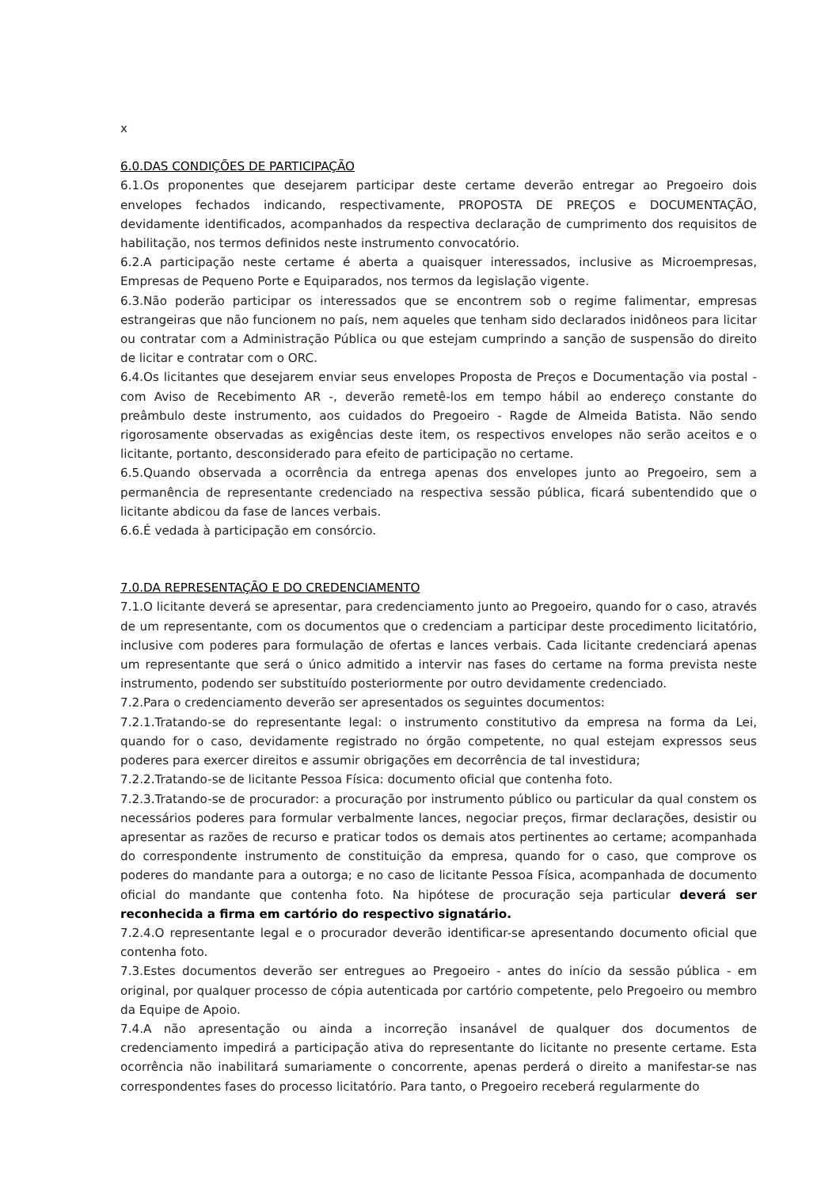x
6.0.DAS CONDIÇÕES DE PARTICIPAÇÃO
6.1.Os proponentes que desejarem participar deste certame deverão entregar ao Pregoeiro dois envelopes fechados indicando, respectivamente, PROPOSTA DE PREÇOS e DOCUMENTAÇÃO, devidamente identificados, acompanhados da respectiva declaração de cumprimento dos requisitos de habilitação, nos termos definidos neste instrumento convocatório.
6.2.A participação neste certame é aberta a quaisquer interessados, inclusive as Microempresas, Empresas de Pequeno Porte e Equiparados, nos termos da legislação vigente.
6.3.Não poderão participar os interessados que se encontrem sob o regime falimentar, empresas estrangeiras que não funcionem no país, nem aqueles que tenham sido declarados inidôneos para licitar ou contratar com a Administração Pública ou que estejam cumprindo a sanção de suspensão do direito de licitar e contratar com o ORC.
6.4.Os licitantes que desejarem enviar seus envelopes Proposta de Preços e Documentação via postal - com Aviso de Recebimento AR -, deverão remetê-los em tempo hábil ao endereço constante do preâmbulo deste instrumento, aos cuidados do Pregoeiro - Ragde de Almeida Batista. Não sendo rigorosamente observadas as exigências deste item, os respectivos envelopes não serão aceitos e o licitante, portanto, desconsiderado para efeito de participação no certame.
6.5.Quando observada a ocorrência da entrega apenas dos envelopes junto ao Pregoeiro, sem a permanência de representante credenciado na respectiva sessão pública, ficará subentendido que o licitante abdicou da fase de lances verbais.
6.6.É vedada à participação em consórcio.
7.0.DA REPRESENTAÇÃO E DO CREDENCIAMENTO
7.1.O licitante deverá se apresentar, para credenciamento junto ao Pregoeiro, quando for o caso, através de um representante, com os documentos que o credenciam a participar deste procedimento licitatório, inclusive com poderes para formulação de ofertas e lances verbais. Cada licitante credenciará apenas um representante que será o único admitido a intervir nas fases do certame na forma prevista neste instrumento, podendo ser substituído posteriormente por outro devidamente credenciado.
7.2.Para o credenciamento deverão ser apresentados os seguintes documentos:
7.2.1.Tratando-se do representante legal: o instrumento constitutivo da empresa na forma da Lei, quando for o caso, devidamente registrado no órgão competente, no qual estejam expressos seus poderes para exercer direitos e assumir obrigações em decorrência de tal investidura;
7.2.2.Tratando-se de licitante Pessoa Física: documento oficial que contenha foto.
7.2.3.Tratando-se de procurador: a procuração por instrumento público ou particular da qual constem os necessários poderes para formular verbalmente lances, negociar preços, firmar declarações, desistir ou apresentar as razões de recurso e praticar todos os demais atos pertinentes ao certame; acompanhada do correspondente instrumento de constituição da empresa, quando for o caso, que comprove os poderes do mandante para a outorga; e no caso de licitante Pessoa Física, acompanhada de documento oficial do mandante que contenha foto. Na hipótese de procuração seja particular deverá ser reconhecida a firma em cartório do respectivo signatário.
7.2.4.O representante legal e o procurador deverão identificar-se apresentando documento oficial que contenha foto.
7.3.Estes documentos deverão ser entregues ao Pregoeiro - antes do início da sessão pública - em original, por qualquer processo de cópia autenticada por cartório competente, pelo Pregoeiro ou membro da Equipe de Apoio.
7.4.A não apresentação ou ainda a incorreção insanável de qualquer dos documentos de credenciamento impedirá a participação ativa do representante do licitante no presente certame. Esta ocorrência não inabilitará sumariamente o concorrente, apenas perderá o direito a manifestar-se nas correspondentes fases do processo licitatório. Para tanto, o Pregoeiro receberá regularmente do